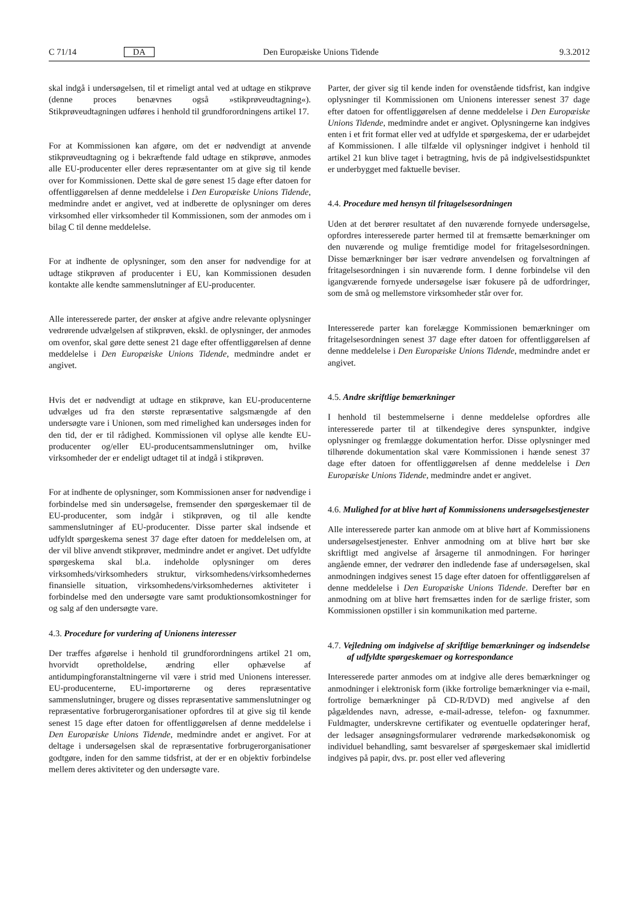C 71/14 DA Den Europæiske Unions Tidende 9.3.2012
skal indgå i undersøgelsen, til et rimeligt antal ved at udtage en stikprøve (denne proces benævnes også »stikprøveudtagning«). Stikprøveudtagningen udføres i henhold til grundforordningens artikel 17.
For at Kommissionen kan afgøre, om det er nødvendigt at anvende stikprøveudtagning og i bekræftende fald udtage en stikprøve, anmodes alle EU-producenter eller deres repræsentanter om at give sig til kende over for Kommissionen. Dette skal de gøre senest 15 dage efter datoen for offentliggørelsen af denne meddelelse i Den Europæiske Unions Tidende, medmindre andet er angivet, ved at indberette de oplysninger om deres virksomhed eller virksomheder til Kommissionen, som der anmodes om i bilag C til denne meddelelse.
For at indhente de oplysninger, som den anser for nødvendige for at udtage stikprøven af producenter i EU, kan Kommissionen desuden kontakte alle kendte sammenslutninger af EU-producenter.
Alle interesserede parter, der ønsker at afgive andre relevante oplysninger vedrørende udvælgelsen af stikprøven, ekskl. de oplysninger, der anmodes om ovenfor, skal gøre dette senest 21 dage efter offentliggørelsen af denne meddelelse i Den Europæiske Unions Tidende, medmindre andet er angivet.
Hvis det er nødvendigt at udtage en stikprøve, kan EU-producenterne udvælges ud fra den største repræsentative salgsmængde af den undersøgte vare i Unionen, som med rimelighed kan undersøges inden for den tid, der er til rådighed. Kommissionen vil oplyse alle kendte EU-producenter og/eller EU-producentsammenslutninger om, hvilke virksomheder der er endeligt udtaget til at indgå i stikprøven.
For at indhente de oplysninger, som Kommissionen anser for nødvendige i forbindelse med sin undersøgelse, fremsender den spørgeskemaer til de EU-producenter, som indgår i stikprøven, og til alle kendte sammenslutninger af EU-producenter. Disse parter skal indsende et udfyldt spørgeskema senest 37 dage efter datoen for meddelelsen om, at der vil blive anvendt stikprøver, medmindre andet er angivet. Det udfyldte spørgeskema skal bl.a. indeholde oplysninger om deres virksomheds/virksomheders struktur, virksomhedens/virksomhedernes finansielle situation, virksomhedens/virksomhedernes aktiviteter i forbindelse med den undersøgte vare samt produktionsomkostninger for og salg af den undersøgte vare.
4.3. Procedure for vurdering af Unionens interesser
Der træffes afgørelse i henhold til grundforordningens artikel 21 om, hvorvidt opretholdelse, ændring eller ophævelse af antidumpingforanstaltningerne vil være i strid med Unionens interesser. EU-producenterne, EU-importørerne og deres repræsentative sammenslutninger, brugere og disses repræsentative sammenslutninger og repræsentative forbrugerorganisationer opfordres til at give sig til kende senest 15 dage efter datoen for offentliggørelsen af denne meddelelse i Den Europæiske Unions Tidende, medmindre andet er angivet. For at deltage i undersøgelsen skal de repræsentative forbrugerorganisationer godtgøre, inden for den samme tidsfrist, at der er en objektiv forbindelse mellem deres aktiviteter og den undersøgte vare.
Parter, der giver sig til kende inden for ovenstående tidsfrist, kan indgive oplysninger til Kommissionen om Unionens interesser senest 37 dage efter datoen for offentliggørelsen af denne meddelelse i Den Europæiske Unions Tidende, medmindre andet er angivet. Oplysningerne kan indgives enten i et frit format eller ved at udfylde et spørgeskema, der er udarbejdet af Kommissionen. I alle tilfælde vil oplysninger indgivet i henhold til artikel 21 kun blive taget i betragtning, hvis de på indgivelsestidspunktet er underbygget med faktuelle beviser.
4.4. Procedure med hensyn til fritagelsesordningen
Uden at det berører resultatet af den nuværende fornyede undersøgelse, opfordres interesserede parter hermed til at fremsætte bemærkninger om den nuværende og mulige fremtidige model for fritagelsesordningen. Disse bemærkninger bør især vedrøre anvendelsen og forvaltningen af fritagelsesordningen i sin nuværende form. I denne forbindelse vil den igangværende fornyede undersøgelse især fokusere på de udfordringer, som de små og mellemstore virksomheder står over for.
Interesserede parter kan forelægge Kommissionen bemærkninger om fritagelsesordningen senest 37 dage efter datoen for offentliggørelsen af denne meddelelse i Den Europæiske Unions Tidende, medmindre andet er angivet.
4.5. Andre skriftlige bemærkninger
I henhold til bestemmelserne i denne meddelelse opfordres alle interesserede parter til at tilkendegive deres synspunkter, indgive oplysninger og fremlægge dokumentation herfor. Disse oplysninger med tilhørende dokumentation skal være Kommissionen i hænde senest 37 dage efter datoen for offentliggørelsen af denne meddelelse i Den Europæiske Unions Tidende, medmindre andet er angivet.
4.6. Mulighed for at blive hørt af Kommissionens undersøgelsestjenester
Alle interesserede parter kan anmode om at blive hørt af Kommissionens undersøgelsestjenester. Enhver anmodning om at blive hørt bør ske skriftligt med angivelse af årsagerne til anmodningen. For høringer angående emner, der vedrører den indledende fase af undersøgelsen, skal anmodningen indgives senest 15 dage efter datoen for offentliggørelsen af denne meddelelse i Den Europæiske Unions Tidende. Derefter bør en anmodning om at blive hørt fremsættes inden for de særlige frister, som Kommissionen opstiller i sin kommunikation med parterne.
4.7. Vejledning om indgivelse af skriftlige bemærkninger og indsendelse af udfyldte spørgeskemaer og korrespondance
Interesserede parter anmodes om at indgive alle deres bemærkninger og anmodninger i elektronisk form (ikke fortrolige bemærkninger via e-mail, fortrolige bemærkninger på CD-R/DVD) med angivelse af den pågældendes navn, adresse, e-mail-adresse, telefon- og faxnummer. Fuldmagter, underskrevne certifikater og eventuelle opdateringer heraf, der ledsager ansøgningsformularer vedrørende markedsøkonomisk og individuel behandling, samt besvarelser af spørgeskemaer skal imidlertid indgives på papir, dvs. pr. post eller ved aflevering